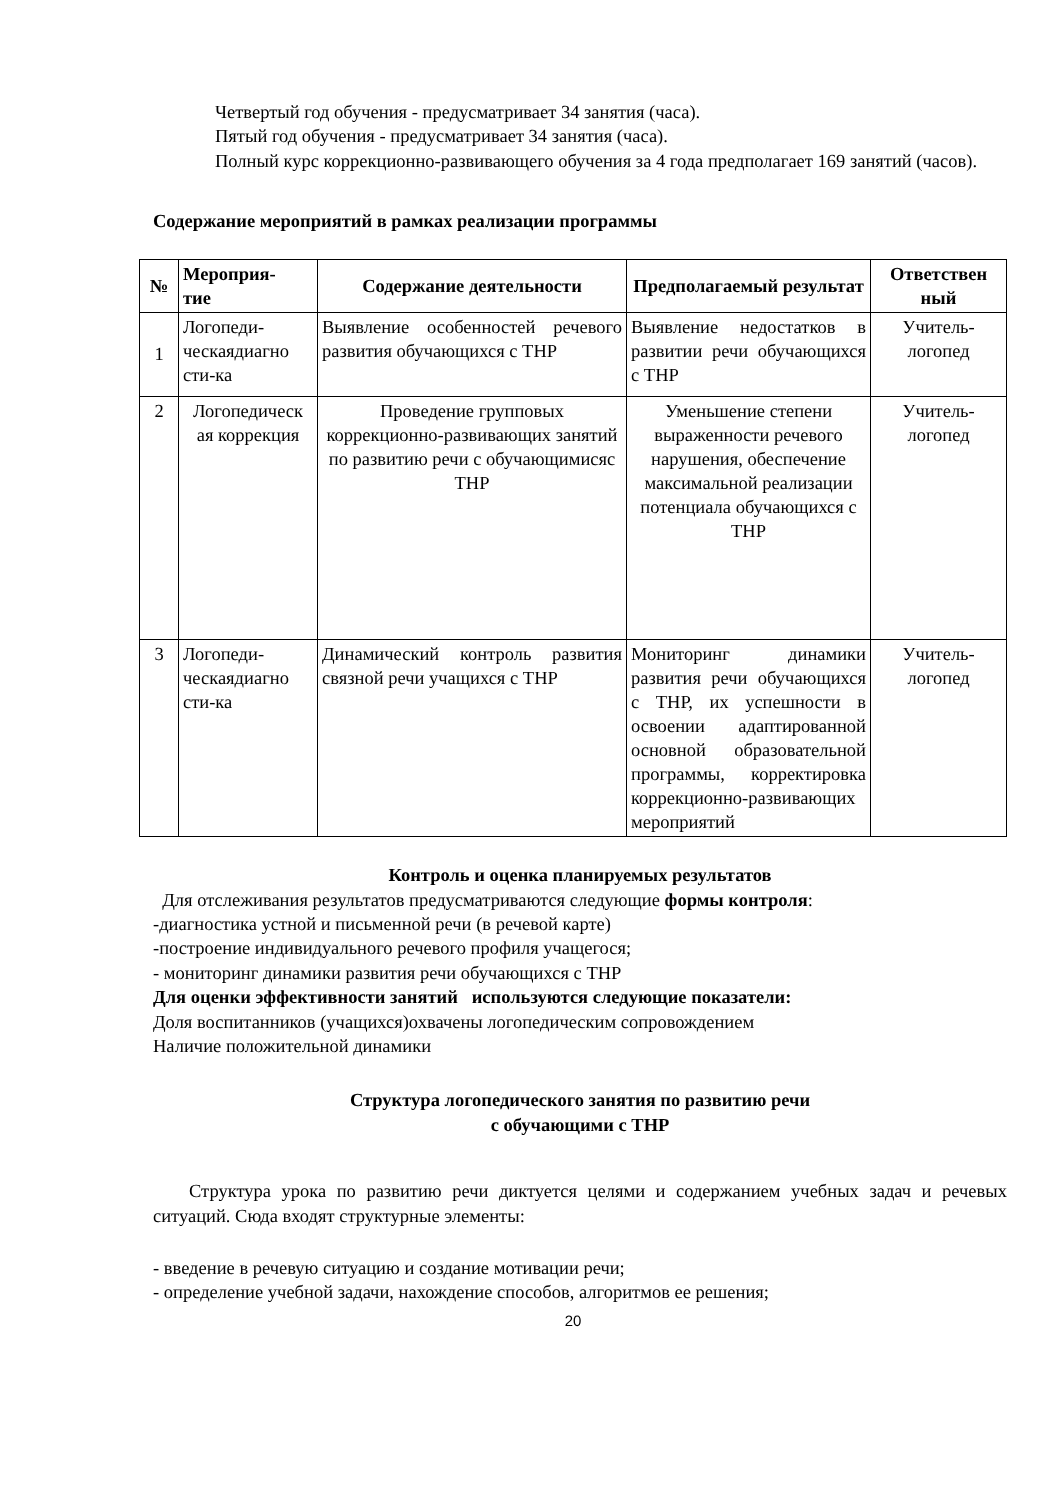Четвертый год обучения - предусматривает 34 занятия (часа).
Пятый год обучения - предусматривает 34 занятия (часа).
Полный курс коррекционно-развивающего обучения за 4 года предполагает 169 занятий (часов).
Содержание мероприятий в рамках реализации программы
| № | Мероприя- тие | Содержание деятельности | Предполагаемый результат | Ответствен ный |
| --- | --- | --- | --- | --- |
| 1 | Логопеди- ческаядиагно сти-ка | Выявление особенностей речевого развития обучающихся с ТНР | Выявление недостатков в развитии речи обучающихся с ТНР | Учитель-логопед |
| 2 | Логопедическ ая коррекция | Проведение групповых коррекционно-развивающих занятий по развитию речи с обучающимисяс ТНР | Уменьшение степени выраженности речевого нарушения, обеспечение максимальной реализации потенциала обучающихся с ТНР | Учитель-логопед |
| 3 | Логопеди- ческаядиагно сти-ка | Динамический контроль развития связной речи учащихся с ТНР | Мониторинг динамики развития речи обучающихся с ТНР, их успешности в освоении адаптированной основной образовательной программы, корректировка коррекционно-развивающих мероприятий | Учитель-логопед |
Контроль и оценка планируемых результатов
Для отслеживания результатов предусматриваются следующие формы контроля:
-диагностика устной и письменной речи (в речевой карте)
-построение индивидуального речевого профиля учащегося;
- мониторинг динамики развития речи обучающихся с ТНР
Для оценки эффективности занятий используются следующие показатели:
Доля воспитанников (учащихся)охвачены логопедическим сопровождением
Наличие положительной динамики
Структура логопедического занятия по развитию речи
с обучающими с ТНР
Структура урока по развитию речи диктуется целями и содержанием учебных задач и речевых ситуаций. Сюда входят структурные элементы:
- введение в речевую ситуацию и создание мотивации речи;
- определение учебной задачи, нахождение способов, алгоритмов ее решения;
20